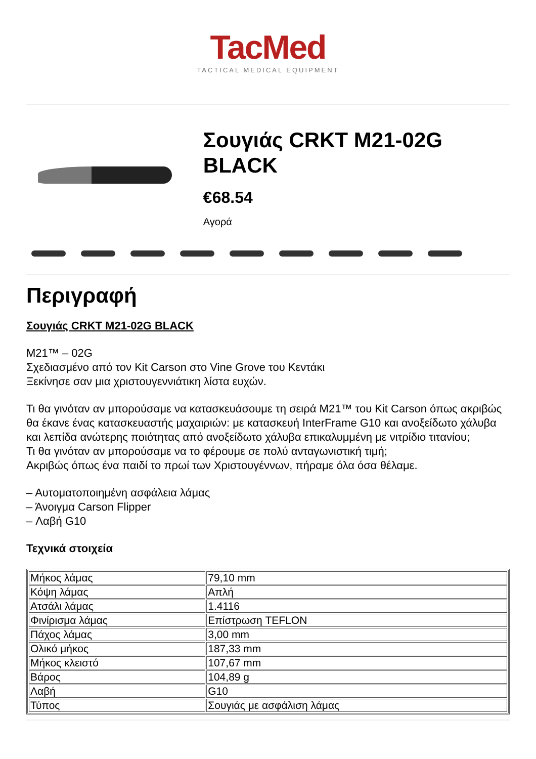TacMed
TACTICAL MEDICAL EQUIPMENT
Σουγιάς CRKT M21-02G BLACK
€68.54
Αγορά
Περιγραφή
Σουγιάς CRKT M21-02G BLACK
M21™ – 02G
Σχεδιασμένο από τον Kit Carson στο Vine Grove του Κεντάκι
Ξεκίνησε σαν μια χριστουγεννιάτικη λίστα ευχών.
Τι θα γινόταν αν μπορούσαμε να κατασκευάσουμε τη σειρά M21™ του Kit Carson όπως ακριβώς θα έκανε ένας κατασκευαστής μαχαιριών: με κατασκευή InterFrame G10 και ανοξείδωτο χάλυβα και λεπίδα ανώτερης ποιότητας από ανοξείδωτο χάλυβα επικαλυμμένη με νιτρίδιο τιτανίου;
Τι θα γινόταν αν μπορούσαμε να το φέρουμε σε πολύ ανταγωνιστική τιμή;
Ακριβώς όπως ένα παιδί το πρωί των Χριστουγέννων, πήραμε όλα όσα θέλαμε.
– Αυτοματοποιημένη ασφάλεια λάμας
– Άνοιγμα Carson Flipper
– Λαβή G10
Τεχνικά στοιχεία
| Μήκος λάμας | 79,10 mm |
| Κόψη λάμας | Απλή |
| Ατσάλι λάμας | 1.4116 |
| Φινίρισμα λάμας | Επίστρωση TEFLON |
| Πάχος λάμας | 3,00 mm |
| Ολικό μήκος | 187,33 mm |
| Μήκος κλειστό | 107,67 mm |
| Βάρος | 104,89 g |
| Λαβή | G10 |
| Τύπος | Σουγιάς με ασφάλιση λάμας |